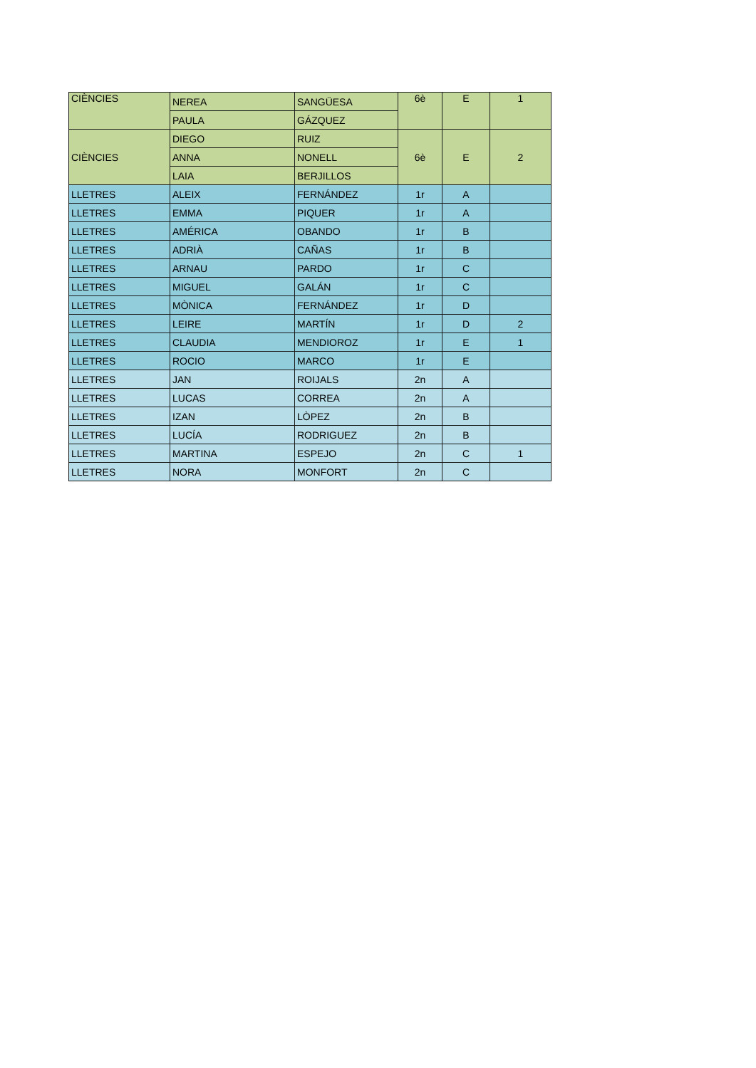| CIÈNCIES | NEREA | SANGÜESA | 6è | E | 1 |
| | PAULA | GÁZQUEZ | | | |
| CIÈNCIES | DIEGO | RUIZ | 6è | E | 2 |
| | ANNA | NONELL | | | |
| | LAIA | BERJILLOS | | | |
| LLETRES | ALEIX | FERNÁNDEZ | 1r | A | |
| LLETRES | EMMA | PIQUER | 1r | A | |
| LLETRES | AMÉRICA | OBANDO | 1r | B | |
| LLETRES | ADRIÀ | CAÑAS | 1r | B | |
| LLETRES | ARNAU | PARDO | 1r | C | |
| LLETRES | MIGUEL | GALÁN | 1r | C | |
| LLETRES | MÒNICA | FERNÁNDEZ | 1r | D | |
| LLETRES | LEIRE | MARTÍN | 1r | D | 2 |
| LLETRES | CLAUDIA | MENDIOROZ | 1r | E | 1 |
| LLETRES | ROCIO | MARCO | 1r | E | |
| LLETRES | JAN | ROIJALS | 2n | A | |
| LLETRES | LUCAS | CORREA | 2n | A | |
| LLETRES | IZAN | LÒPEZ | 2n | B | |
| LLETRES | LUCÍA | RODRIGUEZ | 2n | B | |
| LLETRES | MARTINA | ESPEJO | 2n | C | 1 |
| LLETRES | NORA | MONFORT | 2n | C | |